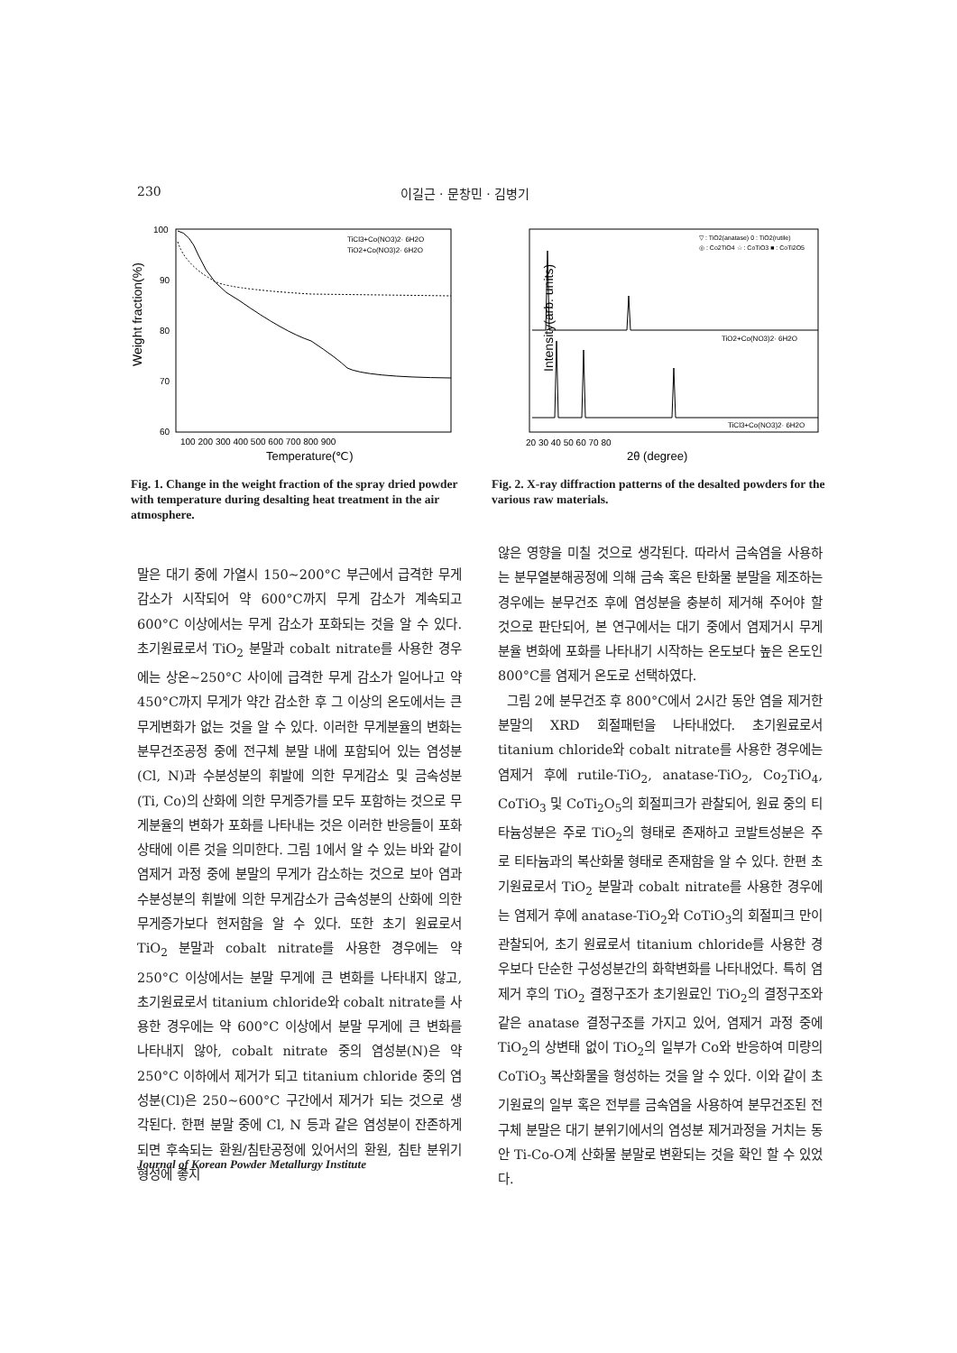230 이길근 · 문창민 · 김병기
Weight fraction(%)
100
90
80
70
60
TiCl3+Co(NO3)2· 6H2O
TiO2+Co(NO3)2· 6H2O
100 200 300 400 500 600 700 800 900
Temperature(℃)
Fig. 1. Change in the weight fraction of the spray dried powder with temperature during desalting heat treatment in the air atmosphere.
Intensity(arb. units)
▽ : TiO2(anatase) 0 : TiO2(rutile)
◎ : Co2TiO4 ☆ : CoTiO3 ■ : CoTi2O5
TiO2+Co(NO3)2· 6H2O
TiCl3+Co(NO3)2· 6H2O
20 30 40 50 60 70 80
2θ (degree)
Fig. 2. X-ray diffraction patterns of the desalted powders for the various raw materials.
말은 대기 중에 가열시 150~200°C 부근에서 급격한 무게 감소가 시작되어 약 600°C까지 무게 감소가 계속되고 600°C 이상에서는 무게 감소가 포화되는 것을 알 수 있다. 초기원료로서 TiO<sub>2</sub> 분말과 cobalt nitrate를 사용한 경우에는 상온~250°C 사이에 급격한 무게 감소가 일어나고 약 450°C까지 무게가 약간 감소한 후 그 이상의 온도에서는 큰 무게변화가 없는 것을 알 수 있다. 이러한 무게분율의 변화는 분무건조공정 중에 전구체 분말 내에 포함되어 있는 염성분(Cl, N)과 수분성분의 휘발에 의한 무게감소 및 금속성분(Ti, Co)의 산화에 의한 무게증가를 모두 포함하는 것으로 무게분율의 변화가 포화를 나타내는 것은 이러한 반응들이 포화상태에 이른 것을 의미한다. 그림 1에서 알 수 있는 바와 같이 염제거 과정 중에 분말의 무게가 감소하는 것으로 보아 염과 수분성분의 휘발에 의한 무게감소가 금속성분의 산화에 의한 무게증가보다 현저함을 알 수 있다. 또한 초기 원료로서 TiO<sub>2</sub> 분말과 cobalt nitrate를 사용한 경우에는 약 250°C 이상에서는 분말 무게에 큰 변화를 나타내지 않고, 초기원료로서 titanium chloride와 cobalt nitrate를 사용한 경우에는 약 600°C 이상에서 분말 무게에 큰 변화를 나타내지 않아, cobalt nitrate 중의 염성분(N)은 약 250°C 이하에서 제거가 되고 titanium chloride 중의 염성분(Cl)은 250~600°C 구간에서 제거가 되는 것으로 생각된다. 한편 분말 중에 Cl, N 등과 같은 염성분이 잔존하게 되면 후속되는 환원/침탄공정에 있어서의 환원, 침탄 분위기 형성에 좋지
않은 영향을 미칠 것으로 생각된다. 따라서 금속염을 사용하는 분무열분해공정에 의해 금속 혹은 탄화물 분말을 제조하는 경우에는 분무건조 후에 염성분을 충분히 제거해 주어야 할 것으로 판단되어, 본 연구에서는 대기 중에서 염제거시 무게분율 변화에 포화를 나타내기 시작하는 온도보다 높은 온도인 800°C를 염제거 온도로 선택하였다.
그림 2에 분무건조 후 800°C에서 2시간 동안 염을 제거한 분말의 XRD 회절패턴을 나타내었다. 초기원료로서 titanium chloride와 cobalt nitrate를 사용한 경우에는 염제거 후에 rutile-TiO<sub>2</sub>, anatase-TiO<sub>2</sub>, Co<sub>2</sub>TiO<sub>4</sub>, CoTiO<sub>3</sub> 및 CoTi<sub>2</sub>O<sub>5</sub>의 회절피크가 관찰되어, 원료 중의 티타늄성분은 주로 TiO<sub>2</sub>의 형태로 존재하고 코발트성분은 주로 티타늄과의 복산화물 형태로 존재함을 알 수 있다. 한편 초기원료로서 TiO<sub>2</sub> 분말과 cobalt nitrate를 사용한 경우에는 염제거 후에 anatase-TiO<sub>2</sub>와 CoTiO<sub>3</sub>의 회절피크 만이 관찰되어, 초기 원료로서 titanium chloride를 사용한 경우보다 단순한 구성성분간의 화학변화를 나타내었다. 특히 염제거 후의 TiO<sub>2</sub> 결정구조가 초기원료인 TiO<sub>2</sub>의 결정구조와 같은 anatase 결정구조를 가지고 있어, 염제거 과정 중에 TiO<sub>2</sub>의 상변태 없이 TiO<sub>2</sub>의 일부가 Co와 반응하여 미량의 CoTiO<sub>3</sub> 복산화물을 형성하는 것을 알 수 있다. 이와 같이 초기원료의 일부 혹은 전부를 금속염을 사용하여 분무건조된 전구체 분말은 대기 분위기에서의 염성분 제거과정을 거치는 동안 Ti-Co-O계 산화물 분말로 변환되는 것을 확인 할 수 있었다.
Journal of Korean Powder Metallurgy Institute